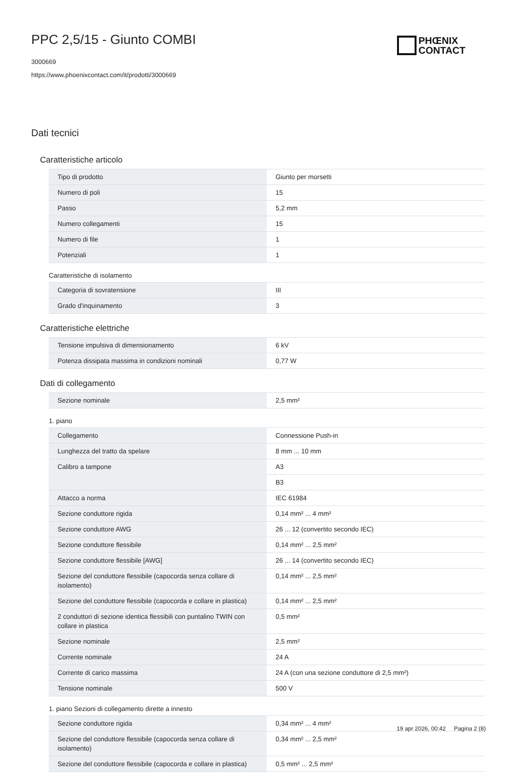PHŒNIX
CONTACT
PPC 2,5/15 - Giunto COMBI
3000669
https://www.phoenixcontact.com/it/prodotti/3000669
Dati tecnici
Caratteristiche articolo
| Tipo di prodotto | Giunto per morsetti |
| Numero di poli | 15 |
| Passo | 5,2 mm |
| Numero collegamenti | 15 |
| Numero di file | 1 |
| Potenziali | 1 |
Caratteristiche di isolamento
| Categoria di sovratensione | III |
| Grado d'inquinamento | 3 |
Caratteristiche elettriche
| Tensione impulsiva di dimensionamento | 6 kV |
| Potenza dissipata massima in condizioni nominali | 0,77 W |
Dati di collegamento
| Sezione nominale | 2,5 mm² |
1. piano
| Collegamento | Connessione Push-in |
| Lunghezza del tratto da spelare | 8 mm ... 10 mm |
| Calibro a tampone | A3 |
| | B3 |
| Attacco a norma | IEC 61984 |
| Sezione conduttore rigida | 0,14 mm² ... 4 mm² |
| Sezione conduttore AWG | 26 ... 12 (convertito secondo IEC) |
| Sezione conduttore flessibile | 0,14 mm² ... 2,5 mm² |
| Sezione conduttore flessibile [AWG] | 26 ... 14 (convertito secondo IEC) |
| Sezione del conduttore flessibile (capocorda senza collare di isolamento) | 0,14 mm² ... 2,5 mm² |
| Sezione del conduttore flessibile (capocorda e collare in plastica) | 0,14 mm² ... 2,5 mm² |
| 2 conduttori di sezione identica flessibili con puntalino TWIN con collare in plastica | 0,5 mm² |
| Sezione nominale | 2,5 mm² |
| Corrente nominale | 24 A |
| Corrente di carico massima | 24 A (con una sezione conduttore di 2,5 mm²) |
| Tensione nominale | 500 V |
1. piano Sezioni di collegamento dirette a innesto
| Sezione conduttore rigida | 0,34 mm² ... 4 mm² |
| Sezione del conduttore flessibile (capocorda senza collare di isolamento) | 0,34 mm² ... 2,5 mm² |
| Sezione del conduttore flessibile (capocorda e collare in plastica) | 0,5 mm² ... 2,5 mm² |
19 apr 2026, 00:42 Pagina 2 (8)